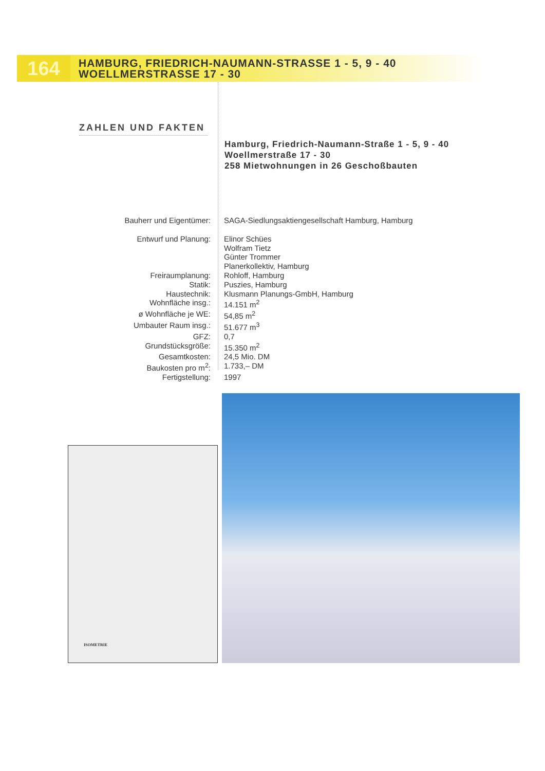164
HAMBURG, FRIEDRICH-NAUMANN-STRASSE 1 - 5, 9 - 40
WOELLMERSTRASSE 17 - 30
ZAHLEN UND FAKTEN
Hamburg, Friedrich-Naumann-Straße 1 - 5, 9 - 40
Woellmerstraße 17 - 30
258 Mietwohnungen in 26 Geschoßbauten
| Bauherr und Eigentümer: | SAGA-Siedlungsaktiengesellschaft Hamburg, Hamburg |
| Entwurf und Planung: | Elinor Schües Wolfram Tietz Günter Trommer Planerkollektiv, Hamburg |
| Freiraumplanung: | Rohloff, Hamburg |
| Statik: | Puszies, Hamburg |
| Haustechnik: | Klusmann Planungs-GmbH, Hamburg |
| Wohnfläche insg.: | 14.151 m<sup>2</sup> |
| ø Wohnfläche je WE: | 54,85 m<sup>2</sup> |
| Umbauter Raum insg.: | 51.677 m<sup>3</sup> |
| GFZ: | 0,7 |
| Grundstücksgröße: | 15.350 m<sup>2</sup> |
| Gesamtkosten: | 24,5 Mio. DM |
| Baukosten pro m<sup>2</sup>: | 1.733,– DM |
| Fertigstellung: | 1997 |
ISOMETRIE